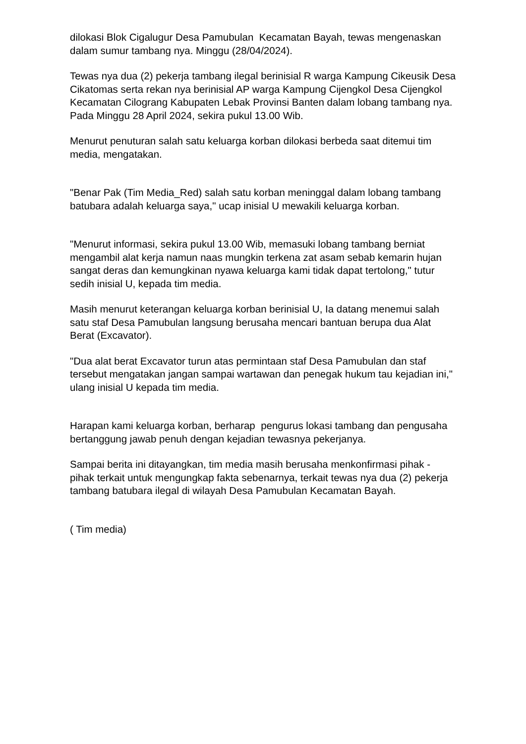dilokasi Blok Cigalugur Desa Pamubulan Kecamatan Bayah, tewas mengenaskan dalam sumur tambang nya. Minggu (28/04/2024).
Tewas nya dua (2) pekerja tambang ilegal berinisial R warga Kampung Cikeusik Desa Cikatomas serta rekan nya berinisial AP warga Kampung Cijengkol Desa Cijengkol Kecamatan Cilograng Kabupaten Lebak Provinsi Banten dalam lobang tambang nya. Pada Minggu 28 April 2024, sekira pukul 13.00 Wib.
Menurut penuturan salah satu keluarga korban dilokasi berbeda saat ditemui tim media, mengatakan.
"Benar Pak (Tim Media_Red) salah satu korban meninggal dalam lobang tambang batubara adalah keluarga saya," ucap inisial U mewakili keluarga korban.
"Menurut informasi, sekira pukul 13.00 Wib, memasuki lobang tambang berniat mengambil alat kerja namun naas mungkin terkena zat asam sebab kemarin hujan sangat deras dan kemungkinan nyawa keluarga kami tidak dapat tertolong," tutur sedih inisial U, kepada tim media.
Masih menurut keterangan keluarga korban berinisial U, Ia datang menemui salah satu staf Desa Pamubulan langsung berusaha mencari bantuan berupa dua Alat Berat (Excavator).
"Dua alat berat Excavator turun atas permintaan staf Desa Pamubulan dan staf tersebut mengatakan jangan sampai wartawan dan penegak hukum tau kejadian ini," ulang inisial U kepada tim media.
Harapan kami keluarga korban, berharap pengurus lokasi tambang dan pengusaha bertanggung jawab penuh dengan kejadian tewasnya pekerjanya.
Sampai berita ini ditayangkan, tim media masih berusaha menkonfirmasi pihak - pihak terkait untuk mengungkap fakta sebenarnya, terkait tewas nya dua (2) pekerja tambang batubara ilegal di wilayah Desa Pamubulan Kecamatan Bayah.
( Tim media)